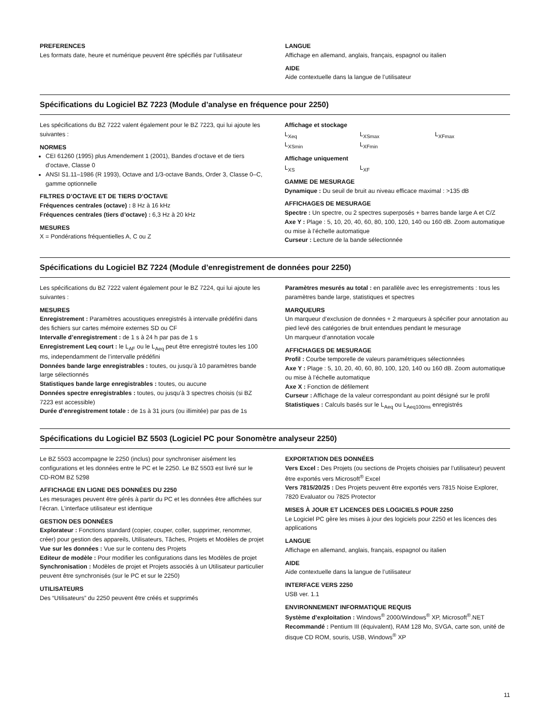PREFERENCES
Les formats date, heure et numérique peuvent être spécifiés par l’utilisateur
LANGUE
Affichage en allemand, anglais, français, espagnol ou italien
AIDE
Aide contextuelle dans la langue de l’utilisateur
Spécifications du Logiciel BZ 7223 (Module d’analyse en fréquence pour 2250)
Les spécifications du BZ 7222 valent également pour le BZ 7223, qui lui ajoute les suivantes :
NORMES
CEI 61260 (1995) plus Amendement 1 (2001), Bandes d’octave et de tiers d’octave, Classe 0
ANSI S1.11–1986 (R 1993), Octave and 1/3-octave Bands, Order 3, Classe 0–C, gamme optionnelle
FILTRES D’OCTAVE ET DE TIERS D’OCTAVE
Fréquences centrales (octave) : 8 Hz à 16 kHz
Fréquences centrales (tiers d’octave) : 6,3 Hz à 20 kHz
MESURES
X = Pondérations fréquentielles A, C ou Z
Affichage et stockage
L<sub>Xeq</sub> L<sub>XSmax</sub> L<sub>XFmax</sub> L<sub>XSmin</sub> L<sub>XFmin</sub>
Affichage uniquement
L<sub>XS</sub> L<sub>XF</sub>
GAMME DE MESURAGE
Dynamique : Du seuil de bruit au niveau efficace maximal : >135 dB
AFFICHAGES DE MESURAGE
Spectre : Un spectre, ou 2 spectres superposés + barres bande large A et C/Z
Axe Y : Plage : 5, 10, 20, 40, 60, 80, 100, 120, 140 ou 160 dB. Zoom automatique ou mise à l’échelle automatique
Curseur : Lecture de la bande sélectionnée
Spécifications du Logiciel BZ 7224 (Module d’enregistrement de données pour 2250)
Les spécifications du BZ 7222 valent également pour le BZ 7224, qui lui ajoute les suivantes :
MESURES
Enregistrement : Paramètres acoustiques enregistrés à intervalle prédéfini dans des fichiers sur cartes mémoire externes SD ou CF
Intervalle d’enregistrement : de 1 s à 24 h par pas de 1 s
Enregistrement Leq court : le L<sub>AF</sub> ou le L<sub>Aeq</sub> peut être enregistré toutes les 100 ms, independamment de l’intervalle prédéfini
Données bande large enregistrables : toutes, ou jusqu’à 10 paramètres bande large sélectionnés
Statistiques bande large enregistrables : toutes, ou aucune
Données spectre enregistrables : toutes, ou jusqu’à 3 spectres choisis (si BZ 7223 est accessible)
Durée d’enregistrement totale : de 1s à 31 jours (ou illimitée) par pas de 1s
Paramètres mesurés au total : en parallèle avec les enregistrements : tous les paramètres bande large, statistiques et spectres
MARQUEURS
Un marqueur d’exclusion de données + 2 marqueurs à spécifier pour annotation au pied levé des catégories de bruit entendues pendant le mesurage
Un marqueur d’annotation vocale
AFFICHAGES DE MESURAGE
Profil : Courbe temporelle de valeurs paramétriques sélectionnées
Axe Y : Plage : 5, 10, 20, 40, 60, 80, 100, 120, 140 ou 160 dB. Zoom automatique ou mise à l’échelle automatique
Axe X : Fonction de défilement
Curseur : Affichage de la valeur correspondant au point désigné sur le profil
Statistiques : Calculs basés sur le L<sub>Aeq</sub> ou L<sub>Aeq100ms</sub> enregistrés
Spécifications du Logiciel BZ 5503 (Logiciel PC pour Sonomètre analyseur 2250)
Le BZ 5503 accompagne le 2250 (inclus) pour synchroniser aisément les configurations et les données entre le PC et le 2250. Le BZ 5503 est livré sur le CD-ROM BZ 5298
AFFICHAGE EN LIGNE DES DONNÉES DU 2250
Les mesurages peuvent être gérés à partir du PC et les données être affichées sur l’écran. L’interface utilisateur est identique
GESTION DES DONNÉES
Explorateur : Fonctions standard (copier, couper, coller, supprimer, renommer, créer) pour gestion des appareils, Utilisateurs, Tâches, Projets et Modèles de projet
Vue sur les données : Vue sur le contenu des Projets
Editeur de modèle : Pour modifier les configurations dans les Modèles de projet
Synchronisation : Modèles de projet et Projets associés à un Utilisateur particulier peuvent être synchronisés (sur le PC et sur le 2250)
UTILISATEURS
Des “Utilisateurs” du 2250 peuvent être créés et supprimés
EXPORTATION DES DONNÉES
Vers Excel : Des Projets (ou sections de Projets choisies par l’utilisateur) peuvent être exportés vers Microsoft<sup>®</sup> Excel
Vers 7815/20/25 : Des Projets peuvent être exportés vers 7815 Noise Explorer, 7820 Evaluator ou 7825 Protector
MISES À JOUR ET LICENCES DES LOGICIELS POUR 2250
Le Logiciel PC gère les mises à jour des logiciels pour 2250 et les licences des applications
LANGUE
Affichage en allemand, anglais, français, espagnol ou italien
AIDE
Aide contextuelle dans la langue de l’utilisateur
INTERFACE VERS 2250
USB ver. 1.1
ENVIRONNEMENT INFORMATIQUE REQUIS
Système d’exploitation : Windows<sup>®</sup> 2000/Windows<sup>®</sup> XP, Microsoft<sup>®</sup>.NET
Recommandé : Pentium III (équivalent), RAM 128 Mo, SVGA, carte son, unité de disque CD ROM, souris, USB, Windows<sup>®</sup> XP
11